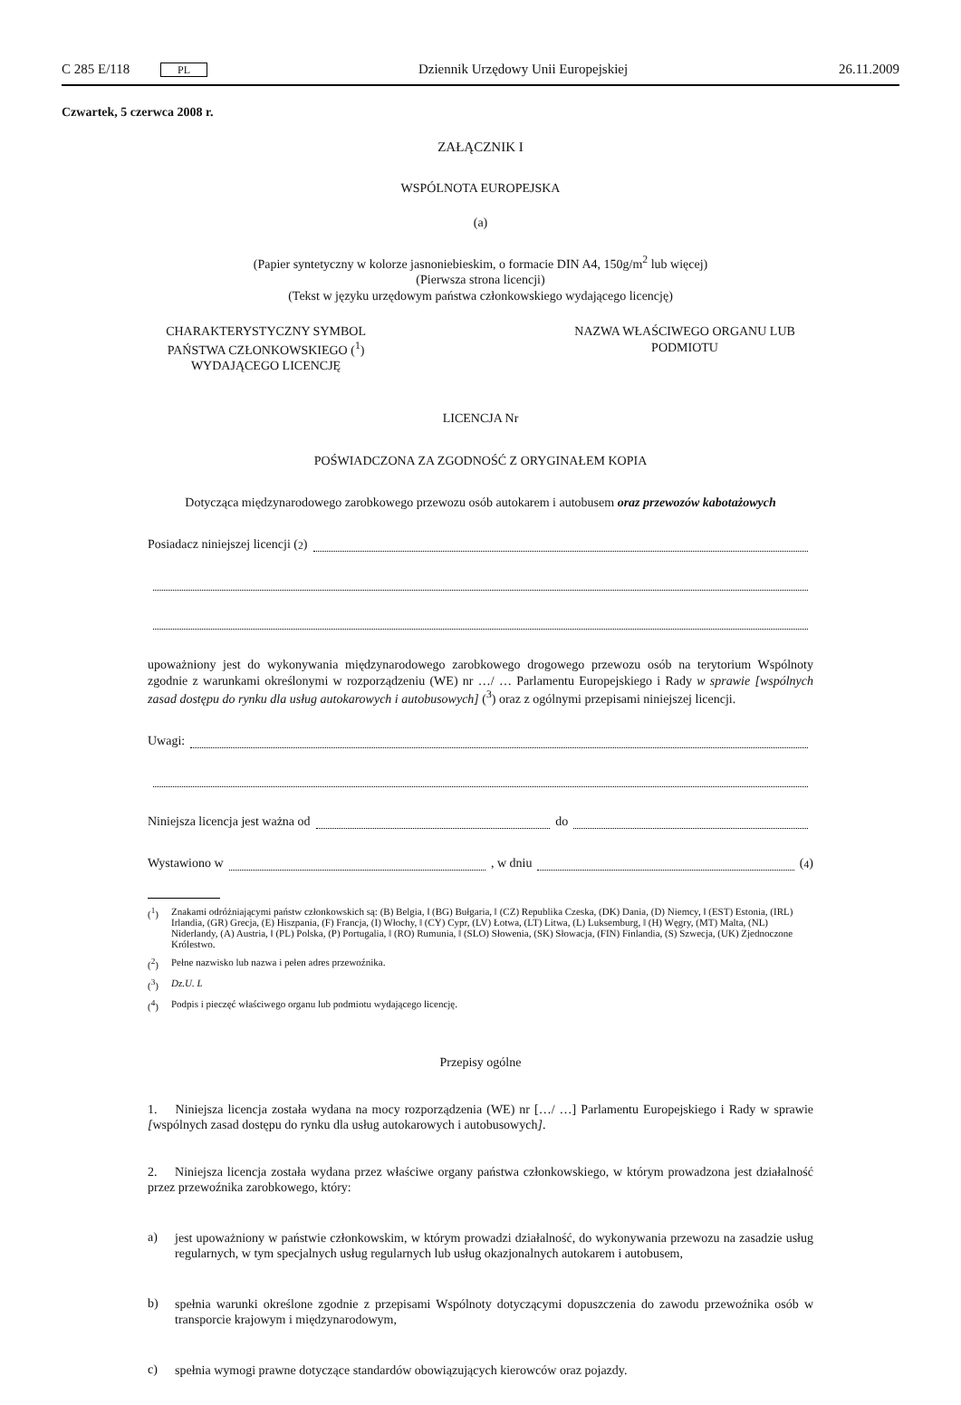C 285 E/118 PL Dziennik Urzędowy Unii Europejskiej 26.11.2009
Czwartek, 5 czerwca 2008 r.
ZAŁĄCZNIK I
WSPÓLNOTA EUROPEJSKA
(a)
(Papier syntetyczny w kolorze jasnoniebieskim, o formacie DIN A4, 150g/m<sup>2</sup> lub więcej)
(Pierwsza strona licencji)
(Tekst w języku urzędowym państwa członkowskiego wydającego licencję)
CHARAKTERYSTYCZNY SYMBOL
PAŃSTWA CZŁONKOWSKIEGO (<sup>1</sup>)
WYDAJĄCEGO LICENCJĘ
NAZWA WŁAŚCIWEGO ORGANU LUB
PODMIOTU
LICENCJA Nr
POŚWIADCZONA ZA ZGODNOŚĆ Z ORYGINAŁEM KOPIA
Dotycząca międzynarodowego zarobkowego przewozu osób autokarem i autobusem oraz przewozów kabotażowych
Posiadacz niniejszej licencji (<sup>2</sup>)
upoważniony jest do wykonywania międzynarodowego zarobkowego drogowego przewozu osób na terytorium Wspólnoty zgodnie z warunkami określonymi w rozporządzeniu (WE) nr …/ … Parlamentu Europejskiego i Rady w sprawie [wspólnych zasad dostępu do rynku dla usług autokarowych i autobusowych] (<sup>3</sup>) oraz z ogólnymi przepisami niniejszej licencji.
Uwagi:
Niniejsza licencja jest ważna od do
Wystawiono w , w dniu (<sup>4</sup>)
(<sup>1</sup>) Znakami odróżniającymi państw członkowskich są: (B) Belgia, ‖ (BG) Bułgaria, ‖ (CZ) Republika Czeska, (DK) Dania, (D) Niemcy, ‖ (EST) Estonia, (IRL) Irlandia, (GR) Grecja, (E) Hiszpania, (F) Francja, (I) Włochy, ‖ (CY) Cypr, (LV) Łotwa, (LT) Litwa, (L) Luksemburg, ‖ (H) Węgry, (MT) Malta, (NL) Niderlandy, (A) Austria, ‖ (PL) Polska, (P) Portugalia, ‖ (RO) Rumunia, ‖ (SLO) Słowenia, (SK) Słowacja, (FIN) Finlandia, (S) Szwecja, (UK) Zjednoczone Królestwo.
(<sup>2</sup>) Pełne nazwisko lub nazwa i pełen adres przewoźnika.
(<sup>3</sup>) Dz.U. L
(<sup>4</sup>) Podpis i pieczęć właściwego organu lub podmiotu wydającego licencję.
Przepisy ogólne
1. Niniejsza licencja została wydana na mocy rozporządzenia (WE) nr […/ …] Parlamentu Europejskiego i Rady w sprawie [wspólnych zasad dostępu do rynku dla usług autokarowych i autobusowych].
2. Niniejsza licencja została wydana przez właściwe organy państwa członkowskiego, w którym prowadzona jest działalność przez przewoźnika zarobkowego, który:
a)
jest upoważniony w państwie członkowskim, w którym prowadzi działalność, do wykonywania przewozu na zasadzie usług regularnych, w tym specjalnych usług regularnych lub usług okazjonalnych autokarem i autobusem,
b)
spełnia warunki określone zgodnie z przepisami Wspólnoty dotyczącymi dopuszczenia do zawodu przewoźnika osób w transporcie krajowym i międzynarodowym,
c)
spełnia wymogi prawne dotyczące standardów obowiązujących kierowców oraz pojazdy.